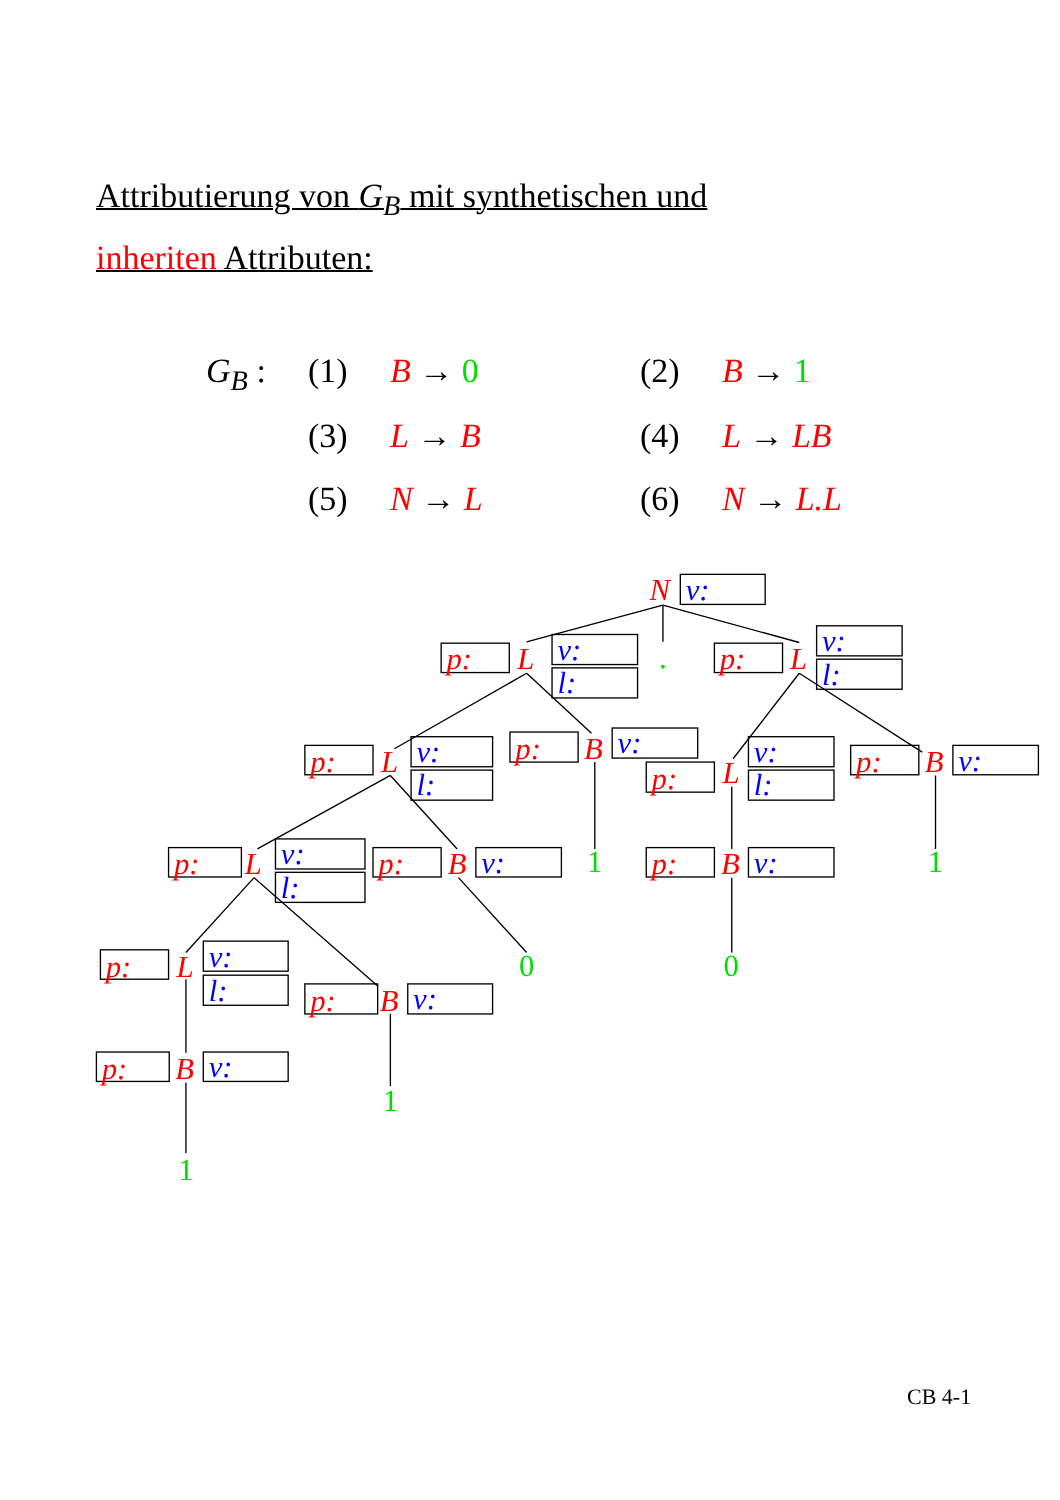Attributierung von G<sub>B</sub> mit synthetischen und
inheriten Attributen:
| G<sub>B</sub> : | (1) | B → 0 | (2) | B → 1 |
| | (3) | L → B | (4) | L → LB |
| | (5) | N → L | (6) | N → L.L |
N
p:
L
p:
L
p:
L
p:
B
p:
L
p:
B
p:
L
p:
B
p:
B
p:
L
p:
B
p:
B
v:
v:
l:
v:
l:
v:
l:
v:
v:
l:
v:
v:
l:
v:
v:
v:
l:
v:
v:
.
1
1
0
0
1
1
CB 4-1